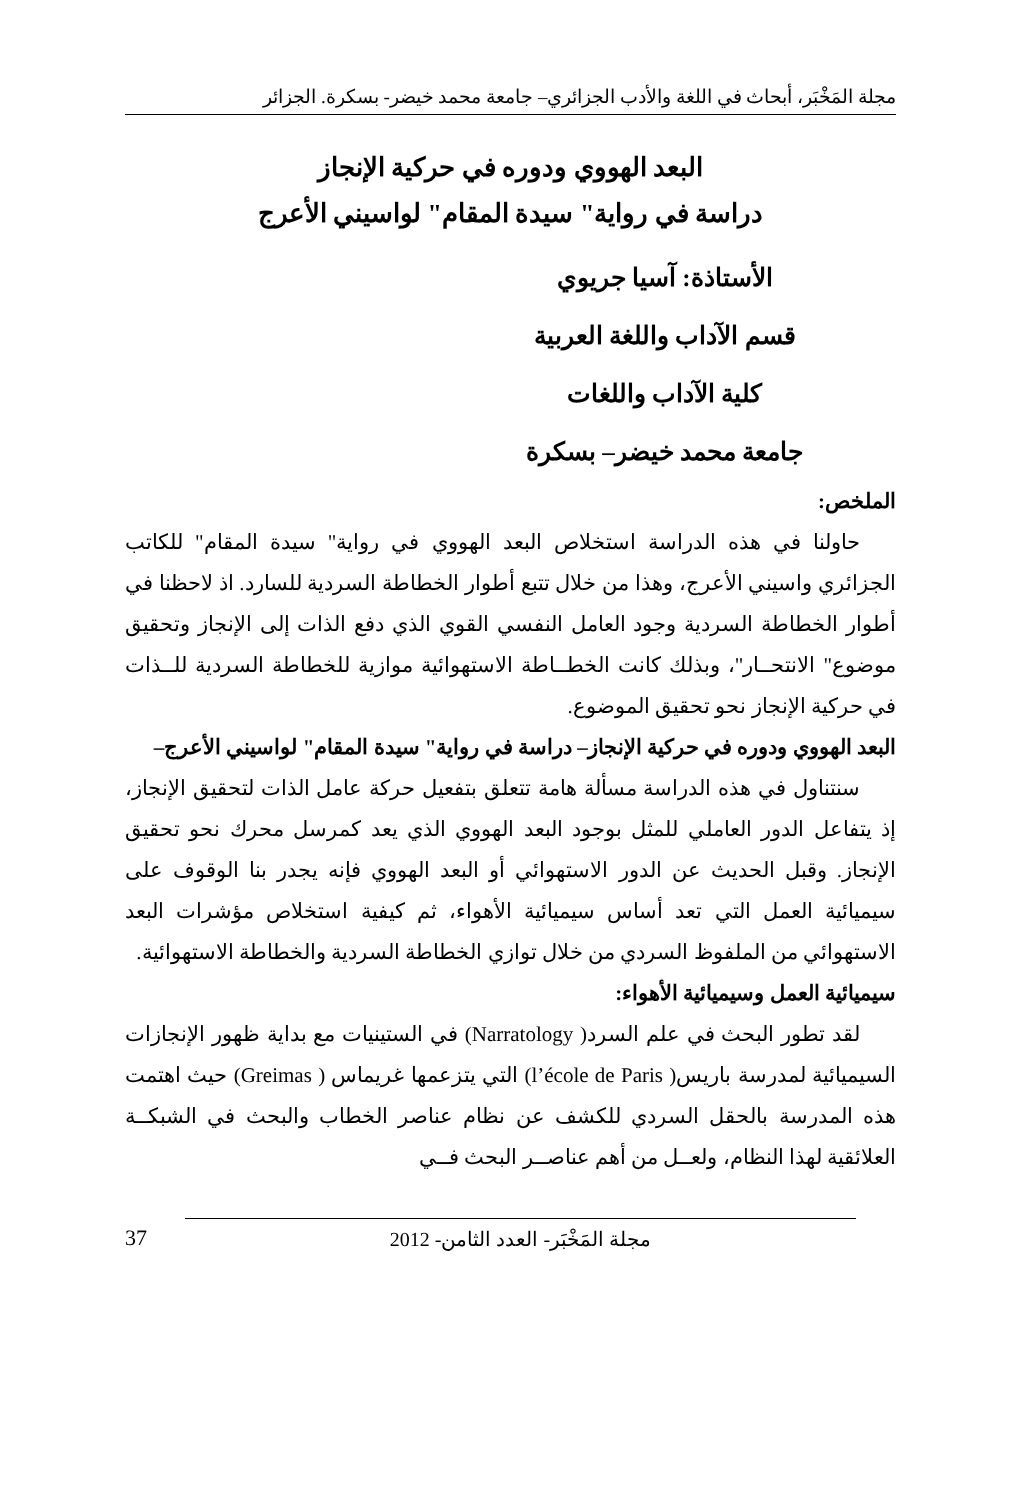مجلة المَخْبَر، أبحاث في اللغة والأدب الجزائري– جامعة محمد خيضر- بسكرة. الجزائر
البعد الهووي ودوره في حركية الإنجاز
دراسة في رواية" سيدة المقام" لواسيني الأعرج
الأستاذة: آسيا جريوي
قسم الآداب واللغة العربية
كلية الآداب واللغات
جامعة محمد خيضر– بسكرة
الملخص:
حاولنا في هذه الدراسة استخلاص البعد الهووي في رواية" سيدة المقام" للكاتب الجزائري واسيني الأعرج، وهذا من خلال تتبع أطوار الخطاطة السردية للسارد. اذ لاحظنا في أطوار الخطاطة السردية وجود العامل النفسي القوي الذي دفع الذات إلى الإنجاز وتحقيق موضوع" الانتحــار"، وبذلك كانت الخطــاطة الاستهوائية موازية للخطاطة السردية للــذات في حركية الإنجاز نحو تحقيق الموضوع.
البعد الهووي ودوره في حركية الإنجاز– دراسة في رواية" سيدة المقام" لواسيني الأعرج–
سنتناول في هذه الدراسة مسألة هامة تتعلق بتفعيل حركة عامل الذات لتحقيق الإنجاز، إذ يتفاعل الدور العاملي للمثل بوجود البعد الهووي الذي يعد كمرسل محرك نحو تحقيق الإنجاز. وقبل الحديث عن الدور الاستهوائي أو البعد الهووي فإنه يجدر بنا الوقوف على سيميائية العمل التي تعد أساس سيميائية الأهواء، ثم كيفية استخلاص مؤشرات البعد الاستهوائي من الملفوظ السردي من خلال توازي الخطاطة السردية والخطاطة الاستهوائية.
سيميائية العمل وسيميائية الأهواء:
لقد تطور البحث في علم السرد( Narratology) في الستينيات مع بداية ظهور الإنجازات السيميائية لمدرسة باريس( l’école de Paris) التي يتزعمها غريماس ( Greimas) حيث اهتمت هذه المدرسة بالحقل السردي للكشف عن نظام عناصر الخطاب والبحث في الشبكــة العلائقية لهذا النظام، ولعــل من أهم عناصــر البحث فــي
مجلة المَخْبَر- العدد الثامن- 2012
37